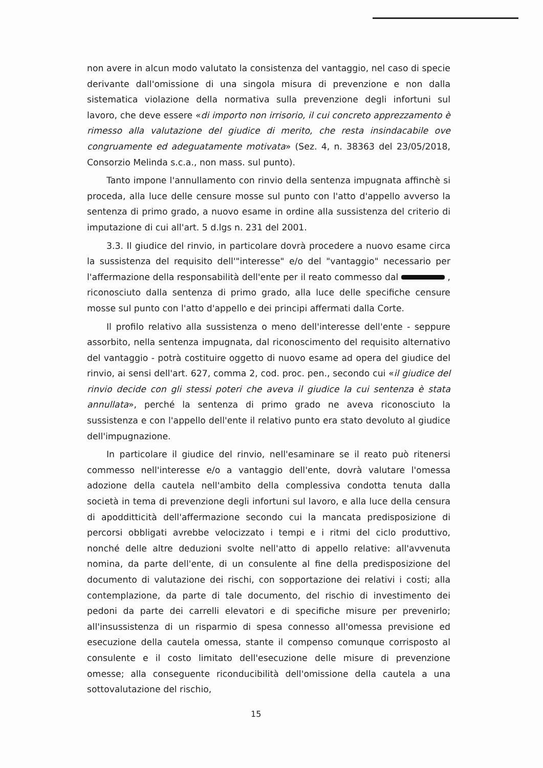non avere in alcun modo valutato la consistenza del vantaggio, nel caso di specie derivante dall'omissione di una singola misura di prevenzione e non dalla sistematica violazione della normativa sulla prevenzione degli infortuni sul lavoro, che deve essere «di importo non irrisorio, il cui concreto apprezzamento è rimesso alla valutazione del giudice di merito, che resta insindacabile ove congruamente ed adeguatamente motivata» (Sez. 4, n. 38363 del 23/05/2018, Consorzio Melinda s.c.a., non mass. sul punto).
Tanto impone l'annullamento con rinvio della sentenza impugnata affinchè si proceda, alla luce delle censure mosse sul punto con l'atto d'appello avverso la sentenza di primo grado, a nuovo esame in ordine alla sussistenza del criterio di imputazione di cui all'art. 5 d.lgs n. 231 del 2001.
3.3. Il giudice del rinvio, in particolare dovrà procedere a nuovo esame circa la sussistenza del requisito dell'"interesse" e/o del "vantaggio" necessario per l'affermazione della responsabilità dell'ente per il reato commesso dal , riconosciuto dalla sentenza di primo grado, alla luce delle specifiche censure mosse sul punto con l'atto d'appello e dei principi affermati dalla Corte.
Il profilo relativo alla sussistenza o meno dell'interesse dell'ente - seppure assorbito, nella sentenza impugnata, dal riconoscimento del requisito alternativo del vantaggio - potrà costituire oggetto di nuovo esame ad opera del giudice del rinvio, ai sensi dell'art. 627, comma 2, cod. proc. pen., secondo cui «il giudice del rinvio decide con gli stessi poteri che aveva il giudice la cui sentenza è stata annullata», perché la sentenza di primo grado ne aveva riconosciuto la sussistenza e con l'appello dell'ente il relativo punto era stato devoluto al giudice dell'impugnazione.
In particolare il giudice del rinvio, nell'esaminare se il reato può ritenersi commesso nell'interesse e/o a vantaggio dell'ente, dovrà valutare l'omessa adozione della cautela nell'ambito della complessiva condotta tenuta dalla società in tema di prevenzione degli infortuni sul lavoro, e alla luce della censura di apodditticità dell'affermazione secondo cui la mancata predisposizione di percorsi obbligati avrebbe velocizzato i tempi e i ritmi del ciclo produttivo, nonché delle altre deduzioni svolte nell'atto di appello relative: all'avvenuta nomina, da parte dell'ente, di un consulente al fine della predisposizione del documento di valutazione dei rischi, con sopportazione dei relativi i costi; alla contemplazione, da parte di tale documento, del rischio di investimento dei pedoni da parte dei carrelli elevatori e di specifiche misure per prevenirlo; all'insussistenza di un risparmio di spesa connesso all'omessa previsione ed esecuzione della cautela omessa, stante il compenso comunque corrisposto al consulente e il costo limitato dell'esecuzione delle misure di prevenzione omesse; alla conseguente riconducibilità dell'omissione della cautela a una sottovalutazione del rischio,
15